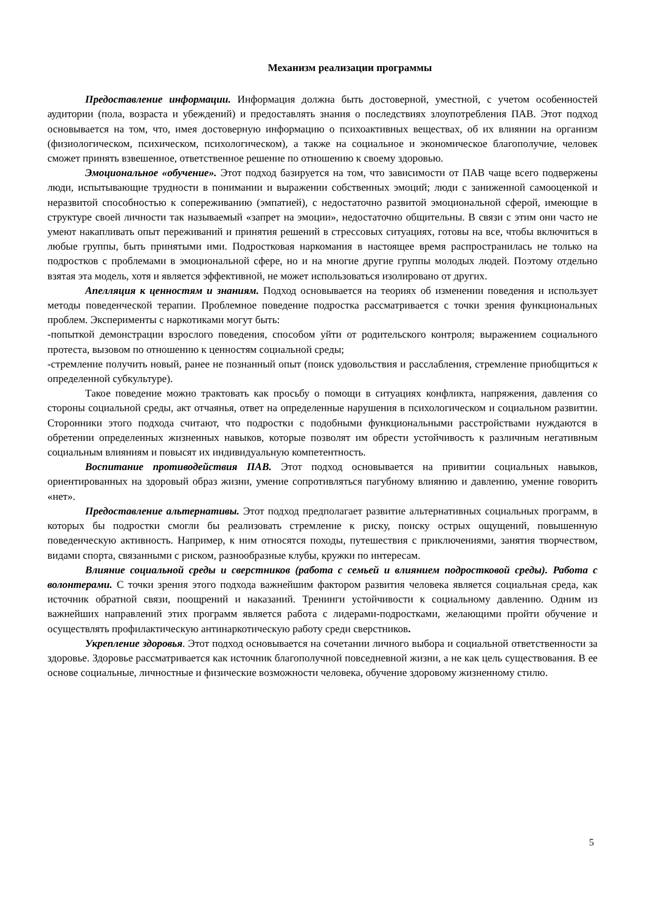Механизм реализации программы
Предоставление информации. Информация должна быть достоверной, уместной, с учетом особенностей аудитории (пола, возраста и убеждений) и предоставлять знания о последствиях злоупотребления ПАВ. Этот подход основывается на том, что, имея достоверную информацию о психоактивных веществах, об их влиянии на организм (физиологическом, психическом, психологическом), а также на социальное и экономическое благополучие, человек сможет принять взвешенное, ответственное решение по отношению к своему здоровью.
Эмоциональное «обучение». Этот подход базируется на том, что зависимости от ПАВ чаще всего подвержены люди, испытывающие трудности в понимании и выражении собственных эмоций; люди с заниженной самооценкой и неразвитой способностью к сопереживанию (эмпатией), с недостаточно развитой эмоциональной сферой, имеющие в структуре своей личности так называемый «запрет на эмоции», недостаточно общительны. В связи с этим они часто не умеют накапливать опыт переживаний и принятия решений в стрессовых ситуациях, готовы на все, чтобы включиться в любые группы, быть принятыми ими. Подростковая наркомания в настоящее время распространилась не только на подростков с проблемами в эмоциональной сфере, но и на многие другие группы молодых людей. Поэтому отдельно взятая эта модель, хотя и является эффективной, не может использоваться изолировано от других.
Апелляция к ценностям и знаниям. Подход основывается на теориях об изменении поведения и использует методы поведенческой терапии. Проблемное поведение подростка рассматривается с точки зрения функциональных проблем. Эксперименты с наркотиками могут быть:
-попыткой демонстрации взрослого поведения, способом уйти от родительского контроля; выражением социального протеста, вызовом по отношению к ценностям социальной среды;
-стремление получить новый, ранее не познанный опыт (поиск удовольствия и расслабления, стремление приобщиться к определенной субкультуре).
Такое поведение можно трактовать как просьбу о помощи в ситуациях конфликта, напряжения, давления со стороны социальной среды, акт отчаянья, ответ на определенные нарушения в психологическом и социальном развитии. Сторонники этого подхода считают, что подростки с подобными функциональными расстройствами нуждаются в обретении определенных жизненных навыков, которые позволят им обрести устойчивость к различным негативным социальным влияниям и повысят их индивидуальную компетентность.
Воспитание противодействия ПАВ. Этот подход основывается на привитии социальных навыков, ориентированных на здоровый образ жизни, умение сопротивляться пагубному влиянию и давлению, умение говорить «нет».
Предоставление альтернативы. Этот подход предполагает развитие альтернативных социальных программ, в которых бы подростки смогли бы реализовать стремление к риску, поиску острых ощущений, повышенную поведенческую активность. Например, к ним относятся походы, путешествия с приключениями, занятия творчеством, видами спорта, связанными с риском, разнообразные клубы, кружки по интересам.
Влияние социальной среды и сверстников (работа с семьей и влиянием подростковой среды). Работа с волонтерами. С точки зрения этого подхода важнейшим фактором развития человека является социальная среда, как источник обратной связи, поощрений и наказаний. Тренинги устойчивости к социальному давлению. Одним из важнейших направлений этих программ является работа с лидерами-подростками, желающими пройти обучение и осуществлять профилактическую антинаркотическую работу среди сверстников.
Укрепление здоровья. Этот подход основывается на сочетании личного выбора и социальной ответственности за здоровье. Здоровье рассматривается как источник благополучной повседневной жизни, а не как цель существования. В ее основе социальные, личностные и физические возможности человека, обучение здоровому жизненному стилю.
5